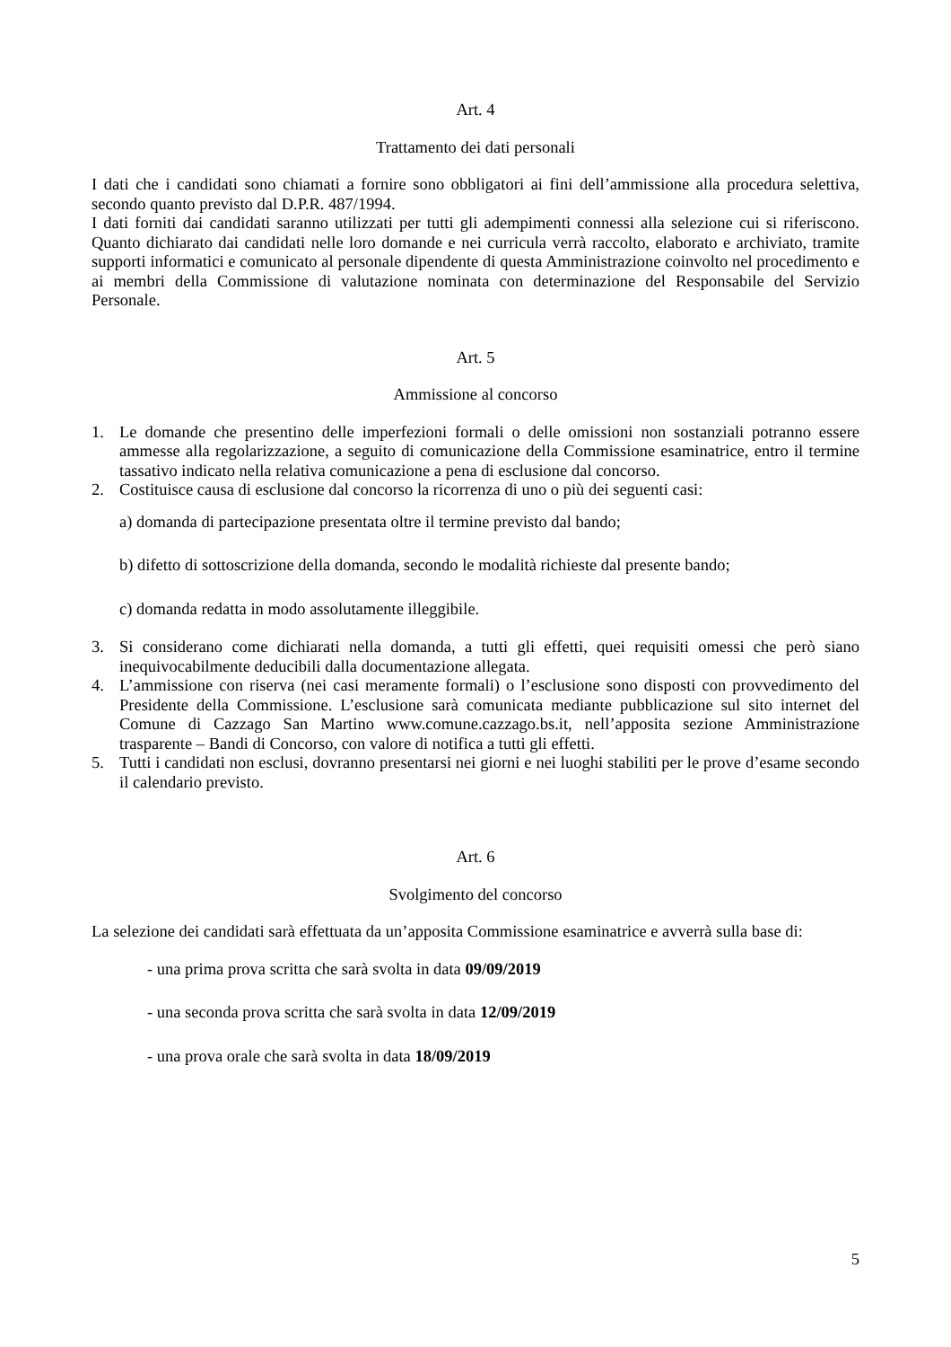Art. 4
Trattamento dei dati personali
I dati che i candidati sono chiamati a fornire sono obbligatori ai fini dell’ammissione alla procedura selettiva, secondo quanto previsto dal D.P.R. 487/1994.
I dati forniti dai candidati saranno utilizzati per tutti gli adempimenti connessi alla selezione cui si riferiscono. Quanto dichiarato dai candidati nelle loro domande e nei curricula verrà raccolto, elaborato e archiviato, tramite supporti informatici e comunicato al personale dipendente di questa Amministrazione coinvolto nel procedimento e ai membri della Commissione di valutazione nominata con determinazione del Responsabile del Servizio Personale.
Art. 5
Ammissione al concorso
1. Le domande che presentino delle imperfezioni formali o delle omissioni non sostanziali potranno essere ammesse alla regolarizzazione, a seguito di comunicazione della Commissione esaminatrice, entro il termine tassativo indicato nella relativa comunicazione a pena di esclusione dal concorso.
2. Costituisce causa di esclusione dal concorso la ricorrenza di uno o più dei seguenti casi:
a) domanda di partecipazione presentata oltre il termine previsto dal bando;
b) difetto di sottoscrizione della domanda, secondo le modalità richieste dal presente bando;
c) domanda redatta in modo assolutamente illeggibile.
3. Si considerano come dichiarati nella domanda, a tutti gli effetti, quei requisiti omessi che però siano inequivocabilmente deducibili dalla documentazione allegata.
4. L’ammissione con riserva (nei casi meramente formali) o l’esclusione sono disposti con provvedimento del Presidente della Commissione. L’esclusione sarà comunicata mediante pubblicazione sul sito internet del Comune di Cazzago San Martino www.comune.cazzago.bs.it, nell’apposita sezione Amministrazione trasparente – Bandi di Concorso, con valore di notifica a tutti gli effetti.
5. Tutti i candidati non esclusi, dovranno presentarsi nei giorni e nei luoghi stabiliti per le prove d’esame secondo il calendario previsto.
Art. 6
Svolgimento del concorso
La selezione dei candidati sarà effettuata da un’apposita Commissione esaminatrice e avverrà sulla base di:
- una prima prova scritta che sarà svolta in data 09/09/2019
- una seconda prova scritta che sarà svolta in data 12/09/2019
- una prova orale che sarà svolta in data 18/09/2019
5